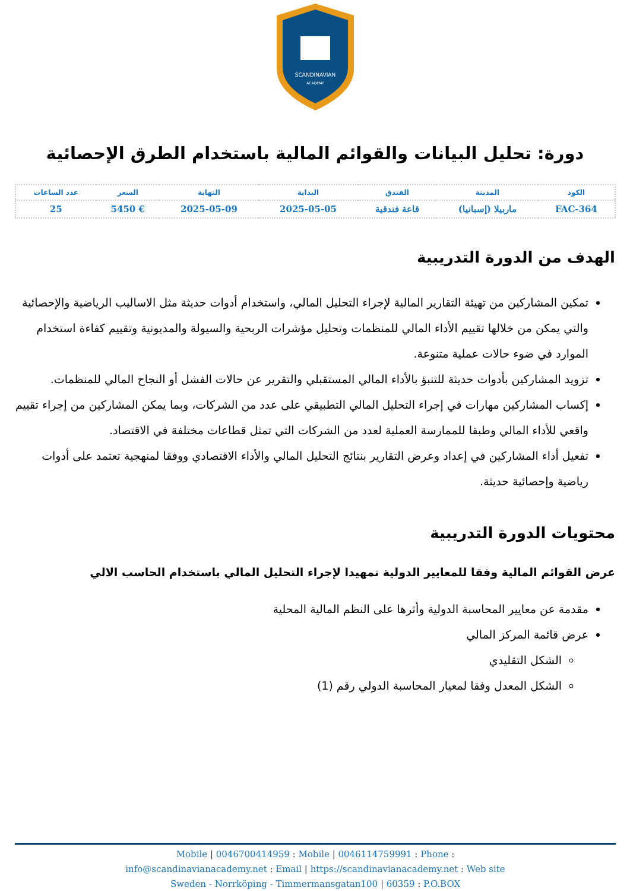SCANDINAVIAN
ACADEMY
دورة: تحليل البيانات والقوائم المالية باستخدام الطرق الإحصائية
| الكود | المدينة | الفندق | البداية | النهاية | السعر | عدد الساعات |
| --- | --- | --- | --- | --- | --- | --- |
| FAC-364 | ماربيلا (إسبانيا) | قاعة فندقية | 2025-05-05 | 2025-05-09 | € 5450 | 25 |
الهدف من الدورة التدريبية
تمكين المشاركين من تهيئة التقارير المالية لإجراء التحليل المالي، واستخدام أدوات حديثة مثل الاساليب الرياضية والإحصائية والتي يمكن من خلالها تقييم الأداء المالي للمنظمات وتحليل مؤشرات الربحية والسيولة والمديونية وتقييم كفاءة استخدام الموارد في ضوء حالات عملية متنوعة.
تزويد المشاركين بأدوات حديثة للتنبؤ بالأداء المالي المستقبلي والتقرير عن حالات الفشل أو النجاح المالي للمنظمات.
إكساب المشاركين مهارات في إجراء التحليل المالي التطبيقي على عدد من الشركات، وبما يمكن المشاركين من إجراء تقييم واقعي للأداء المالي وطبقا للممارسة العملية لعدد من الشركات التي تمثل قطاعات مختلفة في الاقتصاد.
تفعيل أداء المشاركين في إعداد وعرض التقارير بنتائج التحليل المالي والأداء الاقتصادي ووفقا لمنهجية تعتمد على أدوات رياضية وإحصائية حديثة.
محتويات الدورة التدريبية
عرض القوائم المالية وفقا للمعايير الدولية تمهيدا لإجراء التحليل المالي باستخدام الحاسب الالي
مقدمة عن معايير المحاسبة الدولية وأثرها على النظم المالية المحلية
عرض قائمة المركز المالي
الشكل التقليدي
الشكل المعدل وفقا لمعيار المحاسبة الدولي رقم (1)
Mobile | 0046700414959 : Mobile | 0046114759991 : Phone :
info@scandinavianacademy.net : Email | https://scandinavianacademy.net : Web site
Sweden - Norrköping - Timmermansgatan100 | 60359 : P.O.BOX